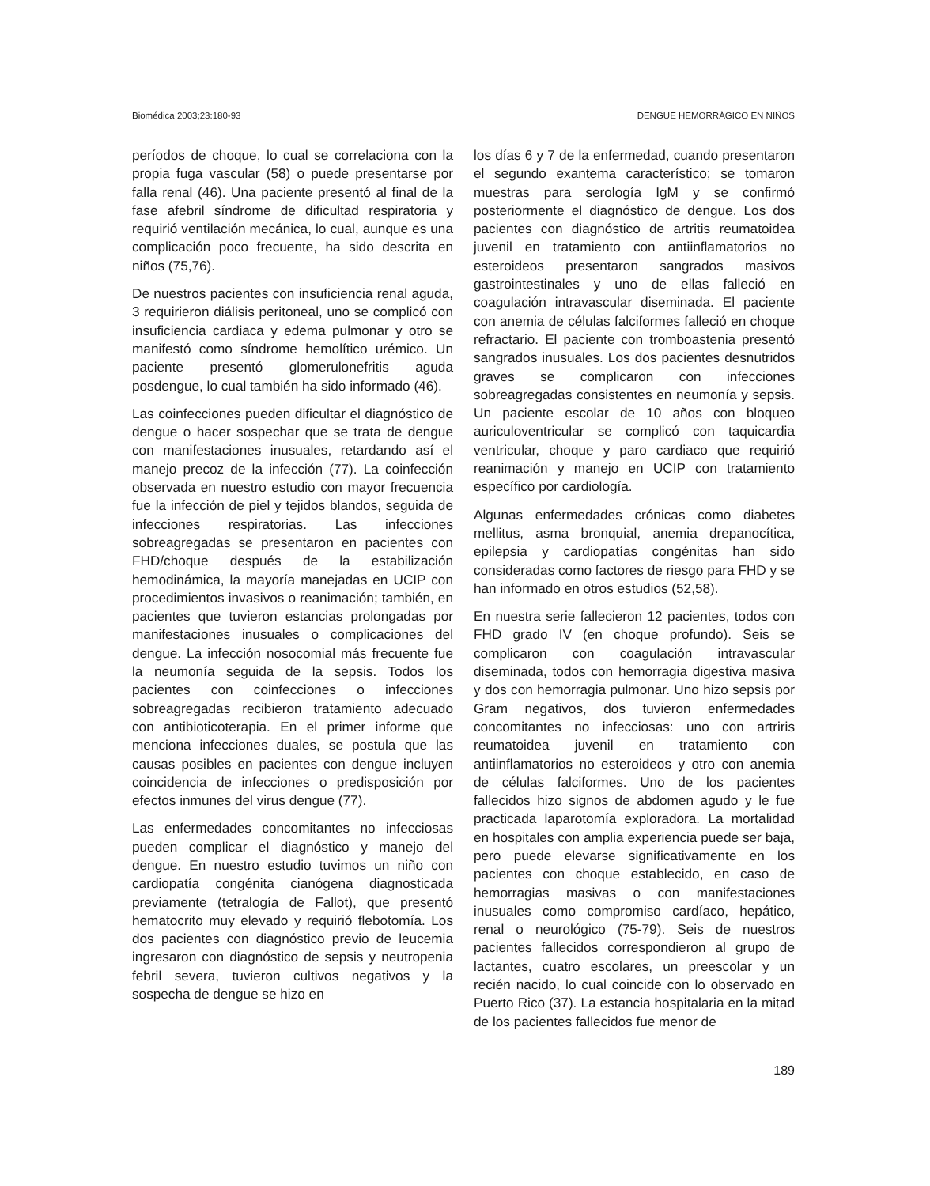Biomédica 2003;23:180-93 DENGUE HEMORRÁGICO EN NIÑOS
períodos de choque, lo cual se correlaciona con la propia fuga vascular (58) o puede presentarse por falla renal (46). Una paciente presentó al final de la fase afebril síndrome de dificultad respiratoria y requirió ventilación mecánica, lo cual, aunque es una complicación poco frecuente, ha sido descrita en niños (75,76).
De nuestros pacientes con insuficiencia renal aguda, 3 requirieron diálisis peritoneal, uno se complicó con insuficiencia cardiaca y edema pulmonar y otro se manifestó como síndrome hemolítico urémico. Un paciente presentó glomerulonefritis aguda posdengue, lo cual también ha sido informado (46).
Las coinfecciones pueden dificultar el diagnóstico de dengue o hacer sospechar que se trata de dengue con manifestaciones inusuales, retardando así el manejo precoz de la infección (77). La coinfección observada en nuestro estudio con mayor frecuencia fue la infección de piel y tejidos blandos, seguida de infecciones respiratorias. Las infecciones sobreagregadas se presentaron en pacientes con FHD/choque después de la estabilización hemodinámica, la mayoría manejadas en UCIP con procedimientos invasivos o reanimación; también, en pacientes que tuvieron estancias prolongadas por manifestaciones inusuales o complicaciones del dengue. La infección nosocomial más frecuente fue la neumonía seguida de la sepsis. Todos los pacientes con coinfecciones o infecciones sobreagregadas recibieron tratamiento adecuado con antibioticoterapia. En el primer informe que menciona infecciones duales, se postula que las causas posibles en pacientes con dengue incluyen coincidencia de infecciones o predisposición por efectos inmunes del virus dengue (77).
Las enfermedades concomitantes no infecciosas pueden complicar el diagnóstico y manejo del dengue. En nuestro estudio tuvimos un niño con cardiopatía congénita cianógena diagnosticada previamente (tetralogía de Fallot), que presentó hematocrito muy elevado y requirió flebotomía. Los dos pacientes con diagnóstico previo de leucemia ingresaron con diagnóstico de sepsis y neutropenia febril severa, tuvieron cultivos negativos y la sospecha de dengue se hizo en
los días 6 y 7 de la enfermedad, cuando presentaron el segundo exantema característico; se tomaron muestras para serología IgM y se confirmó posteriormente el diagnóstico de dengue. Los dos pacientes con diagnóstico de artritis reumatoidea juvenil en tratamiento con antiinflamatorios no esteroideos presentaron sangrados masivos gastrointestinales y uno de ellas falleció en coagulación intravascular diseminada. El paciente con anemia de células falciformes falleció en choque refractario. El paciente con tromboastenia presentó sangrados inusuales. Los dos pacientes desnutridos graves se complicaron con infecciones sobreagregadas consistentes en neumonía y sepsis. Un paciente escolar de 10 años con bloqueo auriculoventricular se complicó con taquicardia ventricular, choque y paro cardiaco que requirió reanimación y manejo en UCIP con tratamiento específico por cardiología.
Algunas enfermedades crónicas como diabetes mellitus, asma bronquial, anemia drepanocítica, epilepsia y cardiopatías congénitas han sido consideradas como factores de riesgo para FHD y se han informado en otros estudios (52,58).
En nuestra serie fallecieron 12 pacientes, todos con FHD grado IV (en choque profundo). Seis se complicaron con coagulación intravascular diseminada, todos con hemorragia digestiva masiva y dos con hemorragia pulmonar. Uno hizo sepsis por Gram negativos, dos tuvieron enfermedades concomitantes no infecciosas: uno con artriris reumatoidea juvenil en tratamiento con antiinflamatorios no esteroideos y otro con anemia de células falciformes. Uno de los pacientes fallecidos hizo signos de abdomen agudo y le fue practicada laparotomía exploradora. La mortalidad en hospitales con amplia experiencia puede ser baja, pero puede elevarse significativamente en los pacientes con choque establecido, en caso de hemorragias masivas o con manifestaciones inusuales como compromiso cardíaco, hepático, renal o neurológico (75-79). Seis de nuestros pacientes fallecidos correspondieron al grupo de lactantes, cuatro escolares, un preescolar y un recién nacido, lo cual coincide con lo observado en Puerto Rico (37). La estancia hospitalaria en la mitad de los pacientes fallecidos fue menor de
189